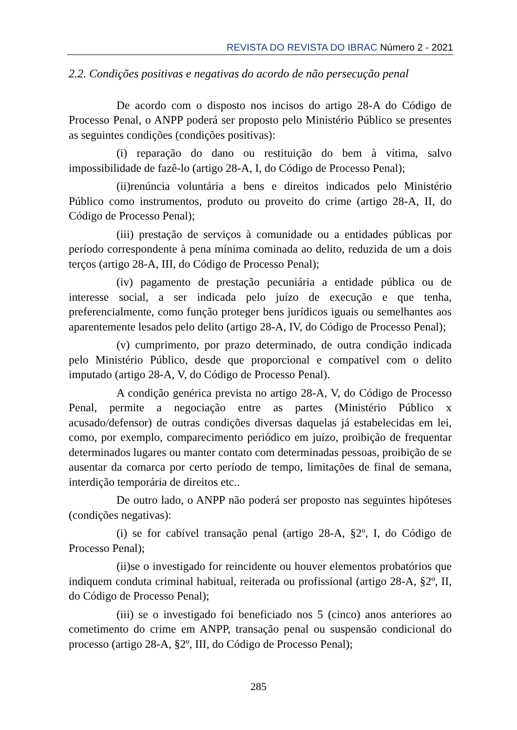REVISTA DO REVISTA DO IBRAC Número 2 - 2021
2.2. Condições positivas e negativas do acordo de não persecução penal
De acordo com o disposto nos incisos do artigo 28-A do Código de Processo Penal, o ANPP poderá ser proposto pelo Ministério Público se presentes as seguintes condições (condições positivas):
(i) reparação do dano ou restituição do bem à vítima, salvo impossibilidade de fazê-lo (artigo 28-A, I, do Código de Processo Penal);
(ii)renúncia voluntária a bens e direitos indicados pelo Ministério Público como instrumentos, produto ou proveito do crime (artigo 28-A, II, do Código de Processo Penal);
(iii) prestação de serviços à comunidade ou a entidades públicas por período correspondente à pena mínima cominada ao delito, reduzida de um a dois terços (artigo 28-A, III, do Código de Processo Penal);
(iv) pagamento de prestação pecuniária a entidade pública ou de interesse social, a ser indicada pelo juízo de execução e que tenha, preferencialmente, como função proteger bens jurídicos iguais ou semelhantes aos aparentemente lesados pelo delito (artigo 28-A, IV, do Código de Processo Penal);
(v) cumprimento, por prazo determinado, de outra condição indicada pelo Ministério Público, desde que proporcional e compatível com o delito imputado (artigo 28-A, V, do Código de Processo Penal).
A condição genérica prevista no artigo 28-A, V, do Código de Processo Penal, permite a negociação entre as partes (Ministério Público x acusado/defensor) de outras condições diversas daquelas já estabelecidas em lei, como, por exemplo, comparecimento periódico em juízo, proibição de frequentar determinados lugares ou manter contato com determinadas pessoas, proibição de se ausentar da comarca por certo período de tempo, limitações de final de semana, interdição temporária de direitos etc..
De outro lado, o ANPP não poderá ser proposto nas seguintes hipóteses (condições negativas):
(i) se for cabível transação penal (artigo 28-A, §2º, I, do Código de Processo Penal);
(ii)se o investigado for reincidente ou houver elementos probatórios que indiquem conduta criminal habitual, reiterada ou profissional (artigo 28-A, §2º, II, do Código de Processo Penal);
(iii) se o investigado foi beneficiado nos 5 (cinco) anos anteriores ao cometimento do crime em ANPP, transação penal ou suspensão condicional do processo (artigo 28-A, §2º, III, do Código de Processo Penal);
285